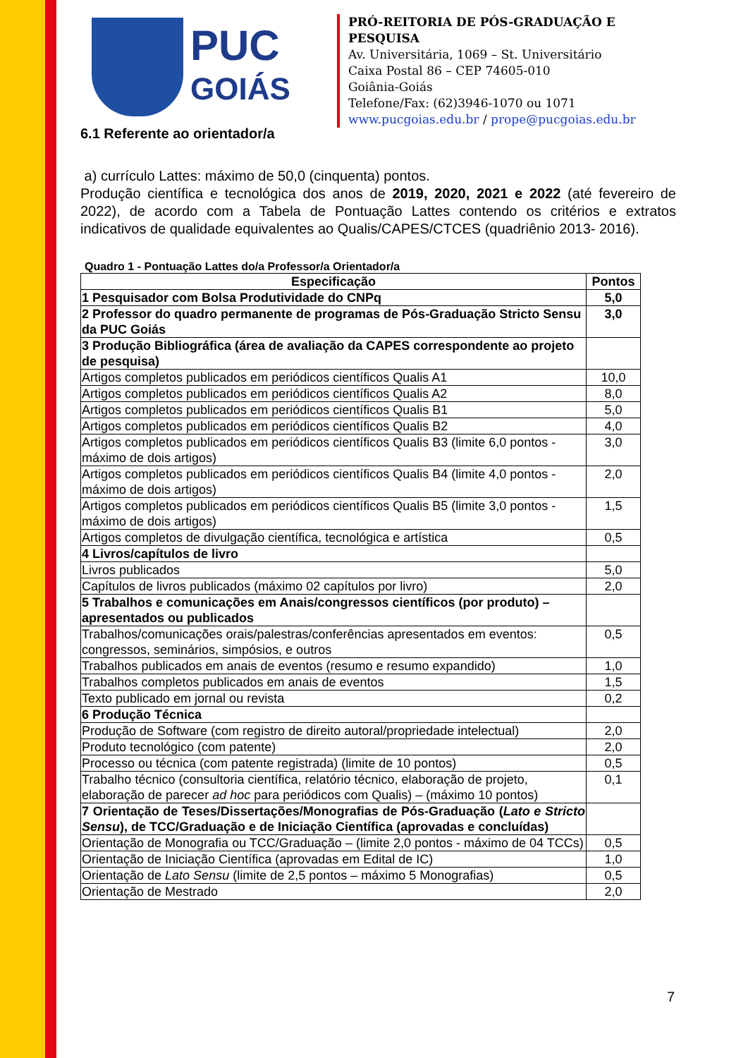PUC
GOIÁS
PRÓ-REITORIA DE PÓS-GRADUAÇÃO E PESQUISA
Av. Universitária, 1069 – St. Universitário
Caixa Postal 86 – CEP 74605-010
Goiânia-Goiás
Telefone/Fax: (62)3946-1070 ou 1071
www.pucgoias.edu.br / prope@pucgoias.edu.br
6.1 Referente ao orientador/a
a) currículo Lattes: máximo de 50,0 (cinquenta) pontos.
Produção científica e tecnológica dos anos de 2019, 2020, 2021 e 2022 (até fevereiro de 2022), de acordo com a Tabela de Pontuação Lattes contendo os critérios e extratos indicativos de qualidade equivalentes ao Qualis/CAPES/CTCES (quadriênio 2013- 2016).
Quadro 1 - Pontuação Lattes do/a Professor/a Orientador/a
| Especificação | Pontos |
| --- | --- |
| 1 Pesquisador com Bolsa Produtividade do CNPq | 5,0 |
| 2 Professor do quadro permanente de programas de Pós-Graduação Stricto Sensu da PUC Goiás | 3,0 |
| 3 Produção Bibliográfica (área de avaliação da CAPES correspondente ao projeto de pesquisa) | |
| Artigos completos publicados em periódicos científicos Qualis A1 | 10,0 |
| Artigos completos publicados em periódicos científicos Qualis A2 | 8,0 |
| Artigos completos publicados em periódicos científicos Qualis B1 | 5,0 |
| Artigos completos publicados em periódicos científicos Qualis B2 | 4,0 |
| Artigos completos publicados em periódicos científicos Qualis B3 (limite 6,0 pontos - máximo de dois artigos) | 3,0 |
| Artigos completos publicados em periódicos científicos Qualis B4 (limite 4,0 pontos - máximo de dois artigos) | 2,0 |
| Artigos completos publicados em periódicos científicos Qualis B5 (limite 3,0 pontos - máximo de dois artigos) | 1,5 |
| Artigos completos de divulgação científica, tecnológica e artística | 0,5 |
| 4 Livros/capítulos de livro | |
| Livros publicados | 5,0 |
| Capítulos de livros publicados (máximo 02 capítulos por livro) | 2,0 |
| 5 Trabalhos e comunicações em Anais/congressos científicos (por produto) – apresentados ou publicados | |
| Trabalhos/comunicações orais/palestras/conferências apresentados em eventos: congressos, seminários, simpósios, e outros | 0,5 |
| Trabalhos publicados em anais de eventos (resumo e resumo expandido) | 1,0 |
| Trabalhos completos publicados em anais de eventos | 1,5 |
| Texto publicado em jornal ou revista | 0,2 |
| 6 Produção Técnica | |
| Produção de Software (com registro de direito autoral/propriedade intelectual) | 2,0 |
| Produto tecnológico (com patente) | 2,0 |
| Processo ou técnica (com patente registrada) (limite de 10 pontos) | 0,5 |
| Trabalho técnico (consultoria científica, relatório técnico, elaboração de projeto, elaboração de parecer ad hoc para periódicos com Qualis) – (máximo 10 pontos) | 0,1 |
| 7 Orientação de Teses/Dissertações/Monografias de Pós-Graduação ( Lato e Stricto Sensu ), de TCC/Graduação e de Iniciação Científica (aprovadas e concluídas) | |
| Orientação de Monografia ou TCC/Graduação – (limite 2,0 pontos - máximo de 04 TCCs) | 0,5 |
| Orientação de Iniciação Científica (aprovadas em Edital de IC) | 1,0 |
| Orientação de Lato Sensu (limite de 2,5 pontos – máximo 5 Monografias) | 0,5 |
| Orientação de Mestrado | 2,0 |
7